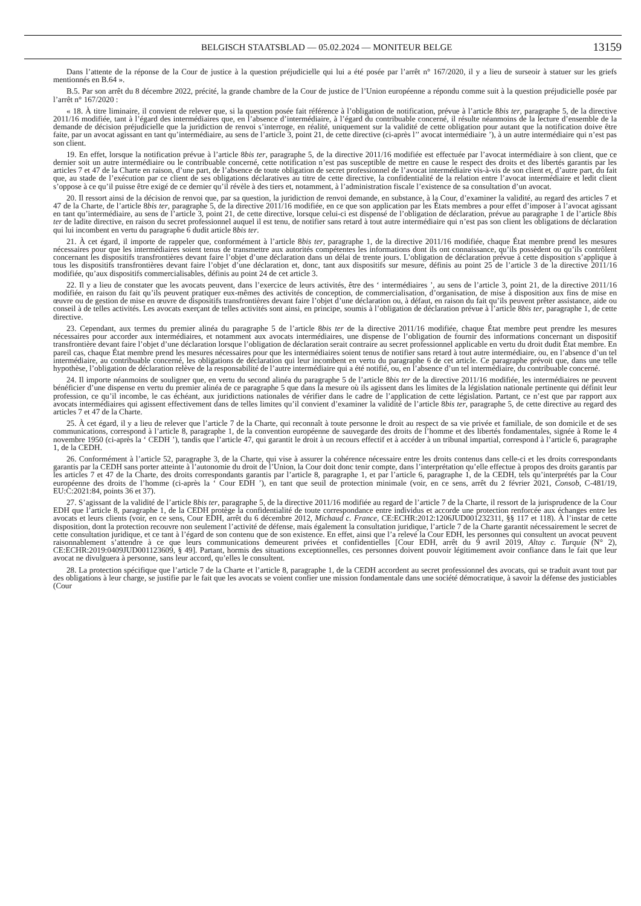BELGISCH STAATSBLAD — 05.02.2024 — MONITEUR BELGE 13159
Dans l’attente de la réponse de la Cour de justice à la question préjudicielle qui lui a été posée par l’arrêt n° 167/2020, il y a lieu de surseoir à statuer sur les griefs mentionnés en B.64 ».
B.5. Par son arrêt du 8 décembre 2022, précité, la grande chambre de la Cour de justice de l’Union européenne a répondu comme suit à la question préjudicielle posée par l’arrêt n° 167/2020 :
« 18. À titre liminaire, il convient de relever que, si la question posée fait référence à l’obligation de notification, prévue à l’article 8bis ter, paragraphe 5, de la directive 2011/16 modifiée, tant à l’égard des intermédiaires que, en l’absence d’intermédiaire, à l’égard du contribuable concerné, il résulte néanmoins de la lecture d’ensemble de la demande de décision préjudicielle que la juridiction de renvoi s’interroge, en réalité, uniquement sur la validité de cette obligation pour autant que la notification doive être faite, par un avocat agissant en tant qu’intermédiaire, au sens de l’article 3, point 21, de cette directive (ci-après l’’ avocat intermédiaire ’), à un autre intermédiaire qui n’est pas son client.
19. En effet, lorsque la notification prévue à l’article 8bis ter, paragraphe 5, de la directive 2011/16 modifiée est effectuée par l’avocat intermédiaire à son client, que ce dernier soit un autre intermédiaire ou le contribuable concerné, cette notification n’est pas susceptible de mettre en cause le respect des droits et des libertés garantis par les articles 7 et 47 de la Charte en raison, d’une part, de l’absence de toute obligation de secret professionnel de l’avocat intermédiaire vis-à-vis de son client et, d’autre part, du fait que, au stade de l’exécution par ce client de ses obligations déclaratives au titre de cette directive, la confidentialité de la relation entre l’avocat intermédiaire et ledit client s’oppose à ce qu’il puisse être exigé de ce dernier qu’il révèle à des tiers et, notamment, à l’administration fiscale l’existence de sa consultation d’un avocat.
20. Il ressort ainsi de la décision de renvoi que, par sa question, la juridiction de renvoi demande, en substance, à la Cour, d’examiner la validité, au regard des articles 7 et 47 de la Charte, de l’article 8bis ter, paragraphe 5, de la directive 2011/16 modifiée, en ce que son application par les États membres a pour effet d’imposer à l’avocat agissant en tant qu’intermédiaire, au sens de l’article 3, point 21, de cette directive, lorsque celui-ci est dispensé de l’obligation de déclaration, prévue au paragraphe 1 de l’article 8bis ter de ladite directive, en raison du secret professionnel auquel il est tenu, de notifier sans retard à tout autre intermédiaire qui n’est pas son client les obligations de déclaration qui lui incombent en vertu du paragraphe 6 dudit article 8bis ter.
21. À cet égard, il importe de rappeler que, conformément à l’article 8bis ter, paragraphe 1, de la directive 2011/16 modifiée, chaque État membre prend les mesures nécessaires pour que les intermédiaires soient tenus de transmettre aux autorités compétentes les informations dont ils ont connaissance, qu’ils possèdent ou qu’ils contrôlent concernant les dispositifs transfrontières devant faire l’objet d’une déclaration dans un délai de trente jours. L’obligation de déclaration prévue à cette disposition s’applique à tous les dispositifs transfrontières devant faire l’objet d’une déclaration et, donc, tant aux dispositifs sur mesure, définis au point 25 de l’article 3 de la directive 2011/16 modifiée, qu’aux dispositifs commercialisables, définis au point 24 de cet article 3.
22. Il y a lieu de constater que les avocats peuvent, dans l’exercice de leurs activités, être des ‘ intermédiaires ’, au sens de l’article 3, point 21, de la directive 2011/16 modifiée, en raison du fait qu’ils peuvent pratiquer eux-mêmes des activités de conception, de commercialisation, d’organisation, de mise à disposition aux fins de mise en œuvre ou de gestion de mise en œuvre de dispositifs transfrontières devant faire l’objet d’une déclaration ou, à défaut, en raison du fait qu’ils peuvent prêter assistance, aide ou conseil à de telles activités. Les avocats exerçant de telles activités sont ainsi, en principe, soumis à l’obligation de déclaration prévue à l’article 8bis ter, paragraphe 1, de cette directive.
23. Cependant, aux termes du premier alinéa du paragraphe 5 de l’article 8bis ter de la directive 2011/16 modifiée, chaque État membre peut prendre les mesures nécessaires pour accorder aux intermédiaires, et notamment aux avocats intermédiaires, une dispense de l’obligation de fournir des informations concernant un dispositif transfrontière devant faire l’objet d’une déclaration lorsque l’obligation de déclaration serait contraire au secret professionnel applicable en vertu du droit dudit État membre. En pareil cas, chaque État membre prend les mesures nécessaires pour que les intermédiaires soient tenus de notifier sans retard à tout autre intermédiaire, ou, en l’absence d’un tel intermédiaire, au contribuable concerné, les obligations de déclaration qui leur incombent en vertu du paragraphe 6 de cet article. Ce paragraphe prévoit que, dans une telle hypothèse, l’obligation de déclaration relève de la responsabilité de l’autre intermédiaire qui a été notifié, ou, en l’absence d’un tel intermédiaire, du contribuable concerné.
24. Il importe néanmoins de souligner que, en vertu du second alinéa du paragraphe 5 de l’article 8bis ter de la directive 2011/16 modifiée, les intermédiaires ne peuvent bénéficier d’une dispense en vertu du premier alinéa de ce paragraphe 5 que dans la mesure où ils agissent dans les limites de la législation nationale pertinente qui définit leur profession, ce qu’il incombe, le cas échéant, aux juridictions nationales de vérifier dans le cadre de l’application de cette législation. Partant, ce n’est que par rapport aux avocats intermédiaires qui agissent effectivement dans de telles limites qu’il convient d’examiner la validité de l’article 8bis ter, paragraphe 5, de cette directive au regard des articles 7 et 47 de la Charte.
25. À cet égard, il y a lieu de relever que l’article 7 de la Charte, qui reconnaît à toute personne le droit au respect de sa vie privée et familiale, de son domicile et de ses communications, correspond à l’article 8, paragraphe 1, de la convention européenne de sauvegarde des droits de l’homme et des libertés fondamentales, signée à Rome le 4 novembre 1950 (ci-après la ‘ CEDH ’), tandis que l’article 47, qui garantit le droit à un recours effectif et à accéder à un tribunal impartial, correspond à l’article 6, paragraphe 1, de la CEDH.
26. Conformément à l’article 52, paragraphe 3, de la Charte, qui vise à assurer la cohérence nécessaire entre les droits contenus dans celle-ci et les droits correspondants garantis par la CEDH sans porter atteinte à l’autonomie du droit de l’Union, la Cour doit donc tenir compte, dans l’interprétation qu’elle effectue à propos des droits garantis par les articles 7 et 47 de la Charte, des droits correspondants garantis par l’article 8, paragraphe 1, et par l’article 6, paragraphe 1, de la CEDH, tels qu’interprétés par la Cour européenne des droits de l’homme (ci-après la ‘ Cour EDH ’), en tant que seuil de protection minimale (voir, en ce sens, arrêt du 2 février 2021, Consob, C-481/19, EU:C:2021:84, points 36 et 37).
27. S’agissant de la validité de l’article 8bis ter, paragraphe 5, de la directive 2011/16 modifiée au regard de l’article 7 de la Charte, il ressort de la jurisprudence de la Cour EDH que l’article 8, paragraphe 1, de la CEDH protège la confidentialité de toute correspondance entre individus et accorde une protection renforcée aux échanges entre les avocats et leurs clients (voir, en ce sens, Cour EDH, arrêt du 6 décembre 2012, Michaud c. France, CE:ECHR:2012:1206JUD001232311, §§ 117 et 118). À l’instar de cette disposition, dont la protection recouvre non seulement l’activité de défense, mais également la consultation juridique, l’article 7 de la Charte garantit nécessairement le secret de cette consultation juridique, et ce tant à l’égard de son contenu que de son existence. En effet, ainsi que l’a relevé la Cour EDH, les personnes qui consultent un avocat peuvent raisonnablement s’attendre à ce que leurs communications demeurent privées et confidentielles [Cour EDH, arrêt du 9 avril 2019, Altay c. Turquie (N° 2), CE:ECHR:2019:0409JUD001123609, § 49]. Partant, hormis des situations exceptionnelles, ces personnes doivent pouvoir légitimement avoir confiance dans le fait que leur avocat ne divulguera à personne, sans leur accord, qu’elles le consultent.
28. La protection spécifique que l’article 7 de la Charte et l’article 8, paragraphe 1, de la CEDH accordent au secret professionnel des avocats, qui se traduit avant tout par des obligations à leur charge, se justifie par le fait que les avocats se voient confier une mission fondamentale dans une société démocratique, à savoir la défense des justiciables (Cour